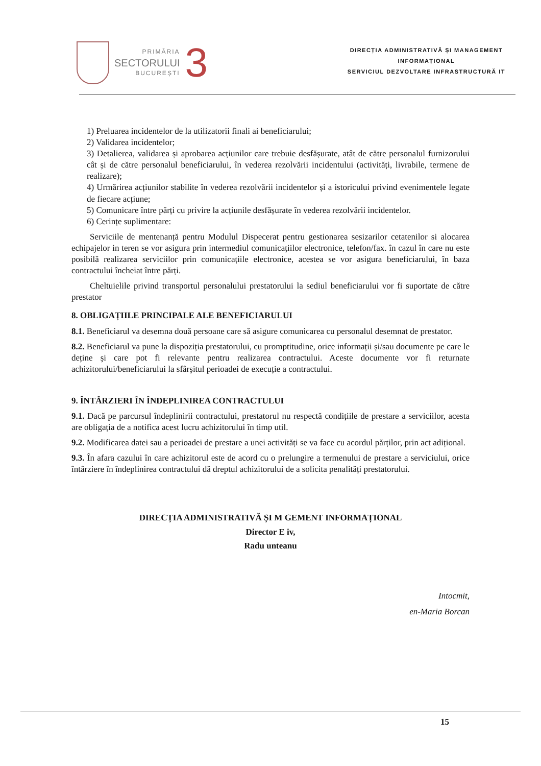PRIMĂRIA
SECTORULUI
BUCUREȘTI
3
DIRECȚIA ADMINISTRATIVĂ ȘI MANAGEMENT
INFORMAȚIONAL
SERVICIUL DEZVOLTARE INFRASTRUCTURĂ IT
1) Preluarea incidentelor de la utilizatorii finali ai beneficiarului;
2) Validarea incidentelor;
3) Detalierea, validarea și aprobarea acțiunilor care trebuie desfășurate, atât de către personalul furnizorului cât și de către personalul beneficiarului, în vederea rezolvării incidentului (activități, livrabile, termene de realizare);
4) Urmărirea acțiunilor stabilite în vederea rezolvării incidentelor și a istoricului privind evenimentele legate de fiecare acțiune;
5) Comunicare între părți cu privire la acțiunile desfășurate în vederea rezolvării incidentelor.
6) Cerințe suplimentare:
Serviciile de mentenanță pentru Modulul Dispecerat pentru gestionarea sesizarilor cetatenilor si alocarea echipajelor in teren se vor asigura prin intermediul comunicațiilor electronice, telefon/fax. în cazul în care nu este posibilă realizarea serviciilor prin comunicațiile electronice, acestea se vor asigura beneficiarului, în baza contractului încheiat între părți.
Cheltuielile privind transportul personalului prestatorului la sediul beneficiarului vor fi suportate de către prestator
8. OBLIGAȚIILE PRINCIPALE ALE BENEFICIARULUI
8.1. Beneficiarul va desemna două persoane care să asigure comunicarea cu personalul desemnat de prestator.
8.2. Beneficiarul va pune la dispoziția prestatorului, cu promptitudine, orice informații și/sau documente pe care le deține și care pot fi relevante pentru realizarea contractului. Aceste documente vor fi returnate achizitorului/beneficiarului la sfârșitul perioadei de execuție a contractului.
9. ÎNTÂRZIERI ÎN ÎNDEPLINIREA CONTRACTULUI
9.1. Dacă pe parcursul îndeplinirii contractului, prestatorul nu respectă condițiile de prestare a serviciilor, acesta are obligația de a notifica acest lucru achizitorului în timp util.
9.2. Modificarea datei sau a perioadei de prestare a unei activități se va face cu acordul părților, prin act adițional.
9.3. În afara cazului în care achizitorul este de acord cu o prelungire a termenului de prestare a serviciului, orice întârziere în îndeplinirea contractului dă dreptul achizitorului de a solicita penalități prestatorului.
DIRECȚIA ADMINISTRATIVĂ ȘI M GEMENT INFORMAȚIONAL
Director E iv,
Radu unteanu
Intocmit,
en-Maria Borcan
15